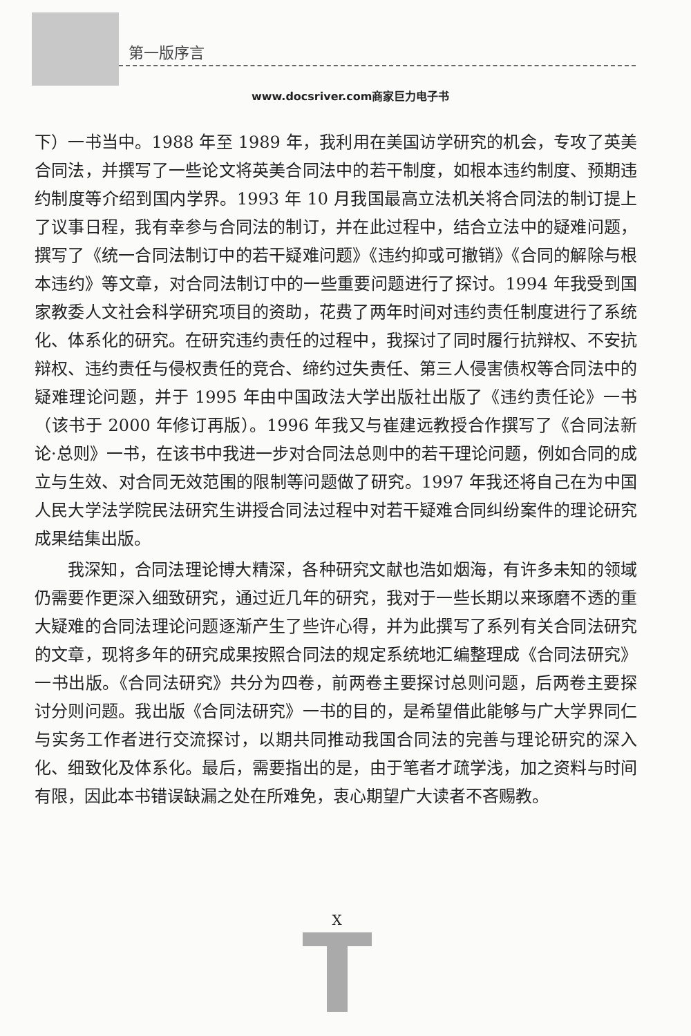第一版序言
www.docsriver.com商家巨力电子书
下）一书当中。1988 年至 1989 年，我利用在美国访学研究的机会，专攻了英美合同法，并撰写了一些论文将英美合同法中的若干制度，如根本违约制度、预期违约制度等介绍到国内学界。1993 年 10 月我国最高立法机关将合同法的制订提上了议事日程，我有幸参与合同法的制订，并在此过程中，结合立法中的疑难问题，撰写了《统一合同法制订中的若干疑难问题》《违约抑或可撤销》《合同的解除与根本违约》等文章，对合同法制订中的一些重要问题进行了探讨。1994 年我受到国家教委人文社会科学研究项目的资助，花费了两年时间对违约责任制度进行了系统化、体系化的研究。在研究违约责任的过程中，我探讨了同时履行抗辩权、不安抗辩权、违约责任与侵权责任的竞合、缔约过失责任、第三人侵害债权等合同法中的疑难理论问题，并于 1995 年由中国政法大学出版社出版了《违约责任论》一书（该书于 2000 年修订再版）。1996 年我又与崔建远教授合作撰写了《合同法新论·总则》一书，在该书中我进一步对合同法总则中的若干理论问题，例如合同的成立与生效、对合同无效范围的限制等问题做了研究。1997 年我还将自己在为中国人民大学法学院民法研究生讲授合同法过程中对若干疑难合同纠纷案件的理论研究成果结集出版。
我深知，合同法理论博大精深，各种研究文献也浩如烟海，有许多未知的领域仍需要作更深入细致研究，通过近几年的研究，我对于一些长期以来琢磨不透的重大疑难的合同法理论问题逐渐产生了些许心得，并为此撰写了系列有关合同法研究的文章，现将多年的研究成果按照合同法的规定系统地汇编整理成《合同法研究》一书出版。《合同法研究》共分为四卷，前两卷主要探讨总则问题，后两卷主要探讨分则问题。我出版《合同法研究》一书的目的，是希望借此能够与广大学界同仁与实务工作者进行交流探讨，以期共同推动我国合同法的完善与理论研究的深入化、细致化及体系化。最后，需要指出的是，由于笔者才疏学浅，加之资料与时间有限，因此本书错误缺漏之处在所难免，衷心期望广大读者不吝赐教。
X